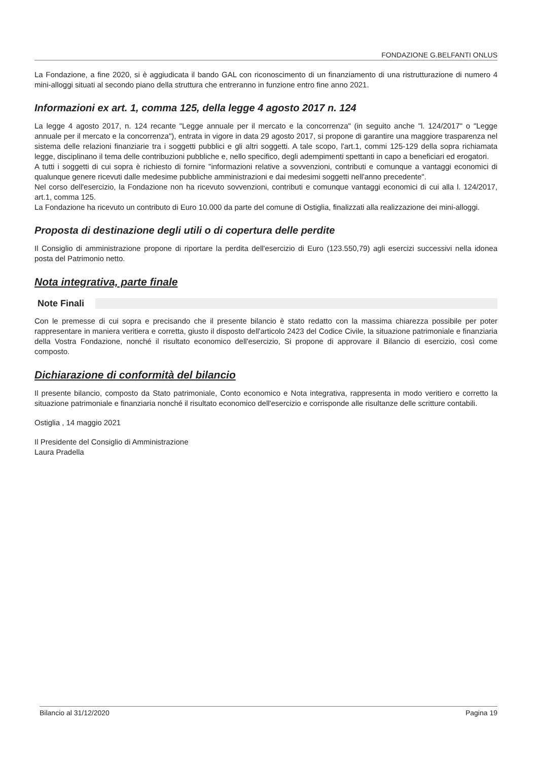FONDAZIONE G.BELFANTI ONLUS
La Fondazione, a fine 2020, si è aggiudicata il bando GAL con riconoscimento di un finanziamento di una ristrutturazione di numero 4 mini-alloggi situati al secondo piano della struttura che entreranno in funzione entro fine anno 2021.
Informazioni ex art. 1, comma 125, della legge 4 agosto 2017 n. 124
La legge 4 agosto 2017, n. 124 recante "Legge annuale per il mercato e la concorrenza" (in seguito anche "l. 124/2017" o "Legge annuale per il mercato e la concorrenza"), entrata in vigore in data 29 agosto 2017, si propone di garantire una maggiore trasparenza nel sistema delle relazioni finanziarie tra i soggetti pubblici e gli altri soggetti. A tale scopo, l'art.1, commi 125-129 della sopra richiamata legge, disciplinano il tema delle contribuzioni pubbliche e, nello specifico, degli adempimenti spettanti in capo a beneficiari ed erogatori.
A tutti i soggetti di cui sopra è richiesto di fornire "informazioni relative a sovvenzioni, contributi e comunque a vantaggi economici di qualunque genere ricevuti dalle medesime pubbliche amministrazioni e dai medesimi soggetti nell'anno precedente".
Nel corso dell'esercizio, la Fondazione non ha ricevuto sovvenzioni, contributi e comunque vantaggi economici di cui alla l. 124/2017, art.1, comma 125.
La Fondazione ha ricevuto un contributo di Euro 10.000 da parte del comune di Ostiglia, finalizzati alla realizzazione dei mini-alloggi.
Proposta di destinazione degli utili o di copertura delle perdite
Il Consiglio di amministrazione propone di riportare la perdita dell'esercizio di Euro (123.550,79) agli esercizi successivi nella idonea posta del Patrimonio netto.
Nota integrativa, parte finale
Note Finali
Con le premesse di cui sopra e precisando che il presente bilancio è stato redatto con la massima chiarezza possibile per poter rappresentare in maniera veritiera e corretta, giusto il disposto dell'articolo 2423 del Codice Civile, la situazione patrimoniale e finanziaria della Vostra Fondazione, nonché il risultato economico dell'esercizio, Si propone di approvare il Bilancio di esercizio, così come composto.
Dichiarazione di conformità del bilancio
Il presente bilancio, composto da Stato patrimoniale, Conto economico e Nota integrativa, rappresenta in modo veritiero e corretto la situazione patrimoniale e finanziaria nonché il risultato economico dell'esercizio e corrisponde alle risultanze delle scritture contabili.
Ostiglia , 14 maggio 2021
Il Presidente del Consiglio di Amministrazione
Laura Pradella
Bilancio al 31/12/2020 Pagina 19